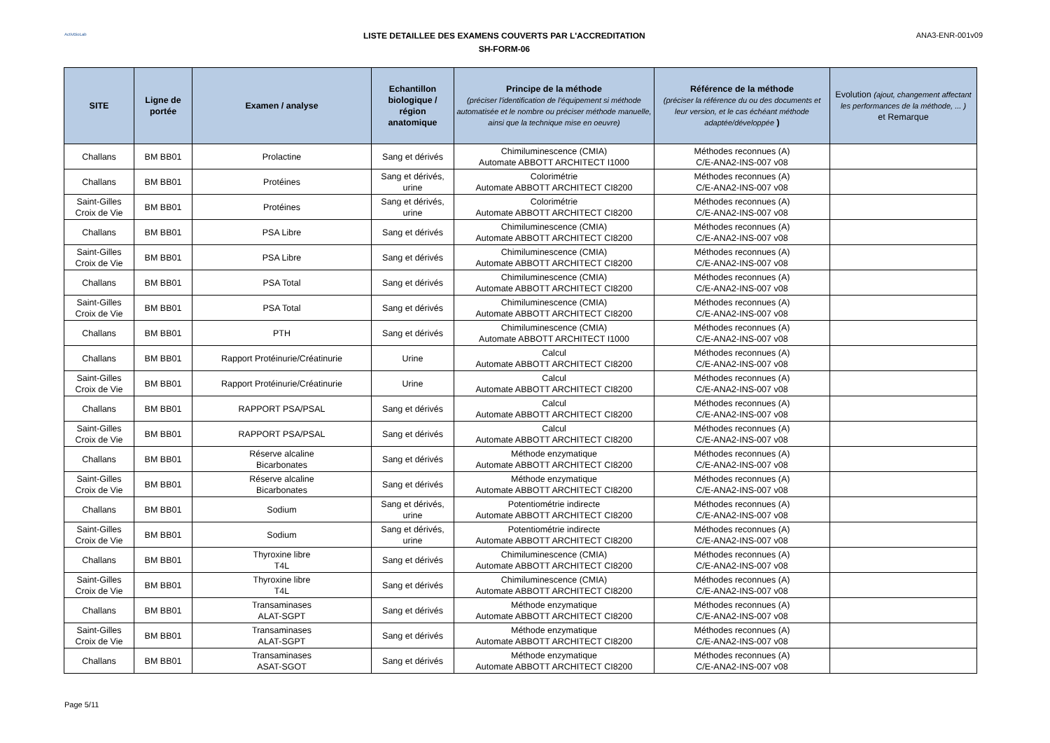ActivBioLab
LISTE DETAILLEE DES EXAMENS COUVERTS PAR L'ACCREDITATION
SH-FORM-06
ANA3-ENR-001v09
| SITE | Ligne de portée | Examen / analyse | Echantillon biologique / région anatomique | Principe de la méthode (préciser l'identification de l'équipement si méthode automatisée et le nombre ou préciser méthode manuelle, ainsi que la technique mise en oeuvre) | Référence de la méthode (préciser la référence du ou des documents et leur version, et le cas échéant méthode adaptée/développée ) | Evolution (ajout, changement affectant les performances de la méthode, ... ) et Remarque |
| --- | --- | --- | --- | --- | --- | --- |
| Challans | BM BB01 | Prolactine | Sang et dérivés | Chimiluminescence (CMIA) Automate ABBOTT ARCHITECT I1000 | Méthodes reconnues (A) C/E-ANA2-INS-007 v08 | |
| Challans | BM BB01 | Protéines | Sang et dérivés, urine | Colorimétrie Automate ABBOTT ARCHITECT CI8200 | Méthodes reconnues (A) C/E-ANA2-INS-007 v08 | |
| Saint-Gilles Croix de Vie | BM BB01 | Protéines | Sang et dérivés, urine | Colorimétrie Automate ABBOTT ARCHITECT CI8200 | Méthodes reconnues (A) C/E-ANA2-INS-007 v08 | |
| Challans | BM BB01 | PSA Libre | Sang et dérivés | Chimiluminescence (CMIA) Automate ABBOTT ARCHITECT CI8200 | Méthodes reconnues (A) C/E-ANA2-INS-007 v08 | |
| Saint-Gilles Croix de Vie | BM BB01 | PSA Libre | Sang et dérivés | Chimiluminescence (CMIA) Automate ABBOTT ARCHITECT CI8200 | Méthodes reconnues (A) C/E-ANA2-INS-007 v08 | |
| Challans | BM BB01 | PSA Total | Sang et dérivés | Chimiluminescence (CMIA) Automate ABBOTT ARCHITECT CI8200 | Méthodes reconnues (A) C/E-ANA2-INS-007 v08 | |
| Saint-Gilles Croix de Vie | BM BB01 | PSA Total | Sang et dérivés | Chimiluminescence (CMIA) Automate ABBOTT ARCHITECT CI8200 | Méthodes reconnues (A) C/E-ANA2-INS-007 v08 | |
| Challans | BM BB01 | PTH | Sang et dérivés | Chimiluminescence (CMIA) Automate ABBOTT ARCHITECT I1000 | Méthodes reconnues (A) C/E-ANA2-INS-007 v08 | |
| Challans | BM BB01 | Rapport Protéinurie/Créatinurie | Urine | Calcul Automate ABBOTT ARCHITECT CI8200 | Méthodes reconnues (A) C/E-ANA2-INS-007 v08 | |
| Saint-Gilles Croix de Vie | BM BB01 | Rapport Protéinurie/Créatinurie | Urine | Calcul Automate ABBOTT ARCHITECT CI8200 | Méthodes reconnues (A) C/E-ANA2-INS-007 v08 | |
| Challans | BM BB01 | RAPPORT PSA/PSAL | Sang et dérivés | Calcul Automate ABBOTT ARCHITECT CI8200 | Méthodes reconnues (A) C/E-ANA2-INS-007 v08 | |
| Saint-Gilles Croix de Vie | BM BB01 | RAPPORT PSA/PSAL | Sang et dérivés | Calcul Automate ABBOTT ARCHITECT CI8200 | Méthodes reconnues (A) C/E-ANA2-INS-007 v08 | |
| Challans | BM BB01 | Réserve alcaline Bicarbonates | Sang et dérivés | Méthode enzymatique Automate ABBOTT ARCHITECT CI8200 | Méthodes reconnues (A) C/E-ANA2-INS-007 v08 | |
| Saint-Gilles Croix de Vie | BM BB01 | Réserve alcaline Bicarbonates | Sang et dérivés | Méthode enzymatique Automate ABBOTT ARCHITECT CI8200 | Méthodes reconnues (A) C/E-ANA2-INS-007 v08 | |
| Challans | BM BB01 | Sodium | Sang et dérivés, urine | Potentiométrie indirecte Automate ABBOTT ARCHITECT CI8200 | Méthodes reconnues (A) C/E-ANA2-INS-007 v08 | |
| Saint-Gilles Croix de Vie | BM BB01 | Sodium | Sang et dérivés, urine | Potentiométrie indirecte Automate ABBOTT ARCHITECT CI8200 | Méthodes reconnues (A) C/E-ANA2-INS-007 v08 | |
| Challans | BM BB01 | Thyroxine libre T4L | Sang et dérivés | Chimiluminescence (CMIA) Automate ABBOTT ARCHITECT CI8200 | Méthodes reconnues (A) C/E-ANA2-INS-007 v08 | |
| Saint-Gilles Croix de Vie | BM BB01 | Thyroxine libre T4L | Sang et dérivés | Chimiluminescence (CMIA) Automate ABBOTT ARCHITECT CI8200 | Méthodes reconnues (A) C/E-ANA2-INS-007 v08 | |
| Challans | BM BB01 | Transaminases ALAT-SGPT | Sang et dérivés | Méthode enzymatique Automate ABBOTT ARCHITECT CI8200 | Méthodes reconnues (A) C/E-ANA2-INS-007 v08 | |
| Saint-Gilles Croix de Vie | BM BB01 | Transaminases ALAT-SGPT | Sang et dérivés | Méthode enzymatique Automate ABBOTT ARCHITECT CI8200 | Méthodes reconnues (A) C/E-ANA2-INS-007 v08 | |
| Challans | BM BB01 | Transaminases ASAT-SGOT | Sang et dérivés | Méthode enzymatique Automate ABBOTT ARCHITECT CI8200 | Méthodes reconnues (A) C/E-ANA2-INS-007 v08 | |
Page 5/11